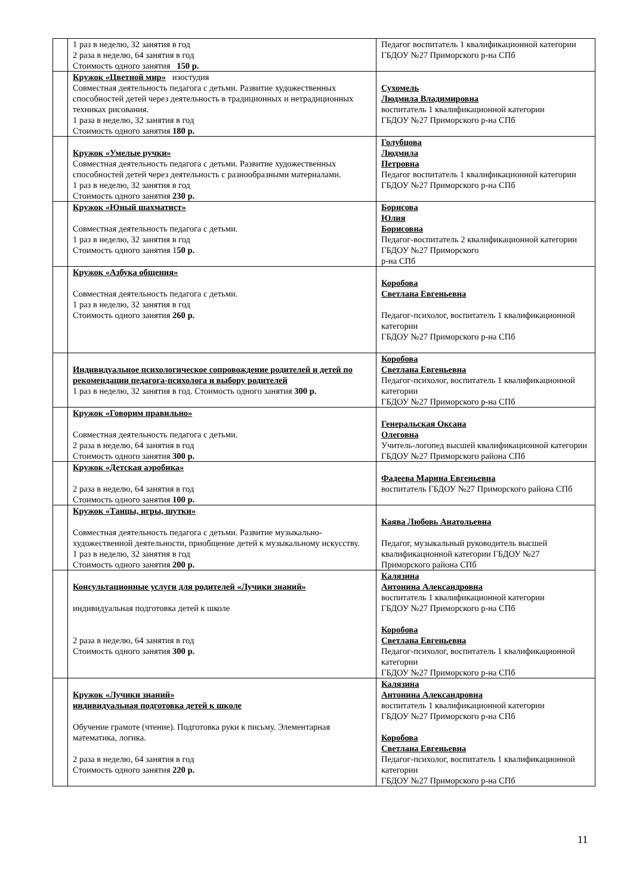| | 1 раз в неделю, 32 занятия в год 2 раза в неделю, 64 занятия в год Стоимость одного занятия 150 р. | Педагог воспитатель 1 квалификационной категории ГБДОУ №27 Приморского р-на СПб |
| | Кружок «Цветной мир» изостудия Совместная деятельность педагога с детьми. Развитие художественных способностей детей через деятельность в традиционных и нетрадиционных техниках рисования. 1 раза в неделю, 32 занятия в год Стоимость одного занятия 180 р. | Сухомель Людмила Владимировна воспитатель 1 квалификационной категории ГБДОУ №27 Приморского р-на СПб |
| | Кружок «Умелые ручки» Совместная деятельность педагога с детьми. Развитие художественных способностей детей через деятельность с разнообразными материалами. 1 раз в неделю, 32 занятия в год Стоимость одного занятия 230 р. | Голубцова Людмила Петровна Педагог воспитатель 1 квалификационной категории ГБДОУ №27 Приморского р-на СПб |
| | Кружок «Юный шахматист» Совместная деятельность педагога с детьми. 1 раз в неделю, 32 занятия в год Стоимость одного занятия 1 50 р. | Борисова Юлия Борисовна Педагог-воспитатель 2 квалификационной категории ГБДОУ №27 Приморского р-на СПб |
| | Кружок «Азбука общения» Совместная деятельность педагога с детьми. 1 раз в неделю, 32 занятия в год Стоимость одного занятия 260 р. | Коробова Светлана Евгеньевна Педагог-психолог, воспитатель 1 квалификационной категории ГБДОУ №27 Приморского р-на СПб |
| | Индивидуальное психологическое сопровождение родителей и детей по рекомендации педагога-психолога и выбору родителей 1 раз в неделю, 32 занятия в год. Стоимость одного занятия 300 р. | Коробова Светлана Евгеньевна Педагог-психолог, воспитатель 1 квалификационной категории ГБДОУ №27 Приморского р-на СПб |
| | Кружок «Говорим правильно» Совместная деятельность педагога с детьми. 2 раза в неделю, 64 занятия в год Стоимость одного занятия 300 р. | Генеральская Оксана Олеговна Учитель-логопед высшей квалификационной категории ГБДОУ №27 Приморского района СПб |
| | Кружок «Детская аэробика» 2 раза в неделю, 64 занятия в год Стоимость одного занятия 100 р. | Фадеева Марина Евгеньевна воспитатель ГБДОУ №27 Приморского района СПб |
| | Кружок «Танцы, игры, шутки» Совместная деятельность педагога с детьми. Развитие музыкально-художественной деятельности, приобщение детей к музыкальному искусству. 1 раз в неделю, 32 занятия в год Стоимость одного занятия 200 р. | Каява Любовь Анатольевна Педагог, музыкальный руководитель высшей квалификационной категории ГБДОУ №27 Приморского района СПб |
| | Консультационные услуги для родителей «Лучики знаний» индивидуальная подготовка детей к школе 2 раза в неделю, 64 занятия в год Стоимость одного занятия 300 р. | Калязина Антонина Александровна воспитатель 1 квалификационной категории ГБДОУ №27 Приморского р-на СПб Коробова Светлана Евгеньевна Педагог-психолог, воспитатель 1 квалификационной категории ГБДОУ №27 Приморского р-на СПб |
| | Кружок «Лучики знаний» индивидуальная подготовка детей к школе Обучение грамоте (чтение). Подготовка руки к письму. Элементарная математика, логика. 2 раза в неделю, 64 занятия в год Стоимость одного занятия 220 р. | Калязина Антонина Александровна воспитатель 1 квалификационной категории ГБДОУ №27 Приморского р-на СПб Коробова Светлана Евгеньевна Педагог-психолог, воспитатель 1 квалификационной категории ГБДОУ №27 Приморского р-на СПб |
11